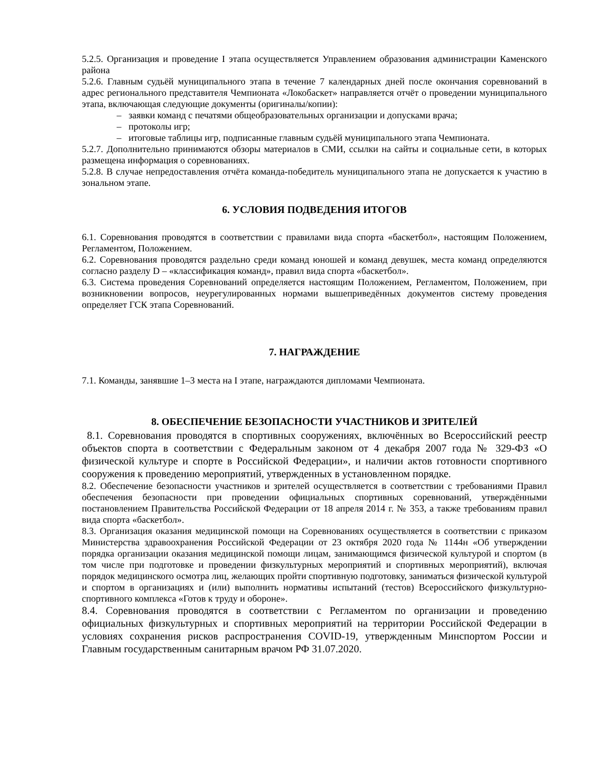5.2.5. Организация и проведение I этапа осуществляется Управлением образования администрации Каменского района
5.2.6. Главным судьёй муниципального этапа в течение 7 календарных дней после окончания соревнований в адрес регионального представителя Чемпионата «Локобаскет» направляется отчёт о проведении муниципального этапа, включающая следующие документы (оригиналы/копии):
– заявки команд с печатями общеобразовательных организации и допусками врача;
– протоколы игр;
– итоговые таблицы игр, подписанные главным судьёй муниципального этапа Чемпионата.
5.2.7. Дополнительно принимаются обзоры материалов в СМИ, ссылки на сайты и социальные сети, в которых размещена информация о соревнованиях.
5.2.8. В случае непредоставления отчёта команда-победитель муниципального этапа не допускается к участию в зональном этапе.
6. УСЛОВИЯ ПОДВЕДЕНИЯ ИТОГОВ
6.1. Соревнования проводятся в соответствии с правилами вида спорта «баскетбол», настоящим Положением, Регламентом, Положением.
6.2. Соревнования проводятся раздельно среди команд юношей и команд девушек, места команд определяются согласно разделу D – «классификация команд», правил вида спорта «баскетбол».
6.3. Система проведения Соревнований определяется настоящим Положением, Регламентом, Положением, при возникновении вопросов, неурегулированных нормами вышеприведённых документов систему проведения определяет ГСК этапа Соревнований.
7. НАГРАЖДЕНИЕ
7.1. Команды, занявшие 1–3 места на I этапе, награждаются дипломами Чемпионата.
8. ОБЕСПЕЧЕНИЕ БЕЗОПАСНОСТИ УЧАСТНИКОВ И ЗРИТЕЛЕЙ
8.1. Соревнования проводятся в спортивных сооружениях, включённых во Всероссийский реестр объектов спорта в соответствии с Федеральным законом от 4 декабря 2007 года № 329-ФЗ «О физической культуре и спорте в Российской Федерации», и наличии актов готовности спортивного сооружения к проведению мероприятий, утвержденных в установленном порядке.
8.2. Обеспечение безопасности участников и зрителей осуществляется в соответствии с требованиями Правил обеспечения безопасности при проведении официальных спортивных соревнований, утверждёнными постановлением Правительства Российской Федерации от 18 апреля 2014 г. № 353, а также требованиям правил вида спорта «баскетбол».
8.3. Организация оказания медицинской помощи на Соревнованиях осуществляется в соответствии с приказом Министерства здравоохранения Российской Федерации от 23 октября 2020 года № 1144н «Об утверждении порядка организации оказания медицинской помощи лицам, занимающимся физической культурой и спортом (в том числе при подготовке и проведении физкультурных мероприятий и спортивных мероприятий), включая порядок медицинского осмотра лиц, желающих пройти спортивную подготовку, заниматься физической культурой и спортом в организациях и (или) выполнить нормативы испытаний (тестов) Всероссийского физкультурно-спортивного комплекса «Готов к труду и обороне».
8.4. Соревнования проводятся в соответствии с Регламентом по организации и проведению официальных физкультурных и спортивных мероприятий на территории Российской Федерации в условиях сохранения рисков распространения COVID-19, утвержденным Минспортом России и Главным государственным санитарным врачом РФ 31.07.2020.